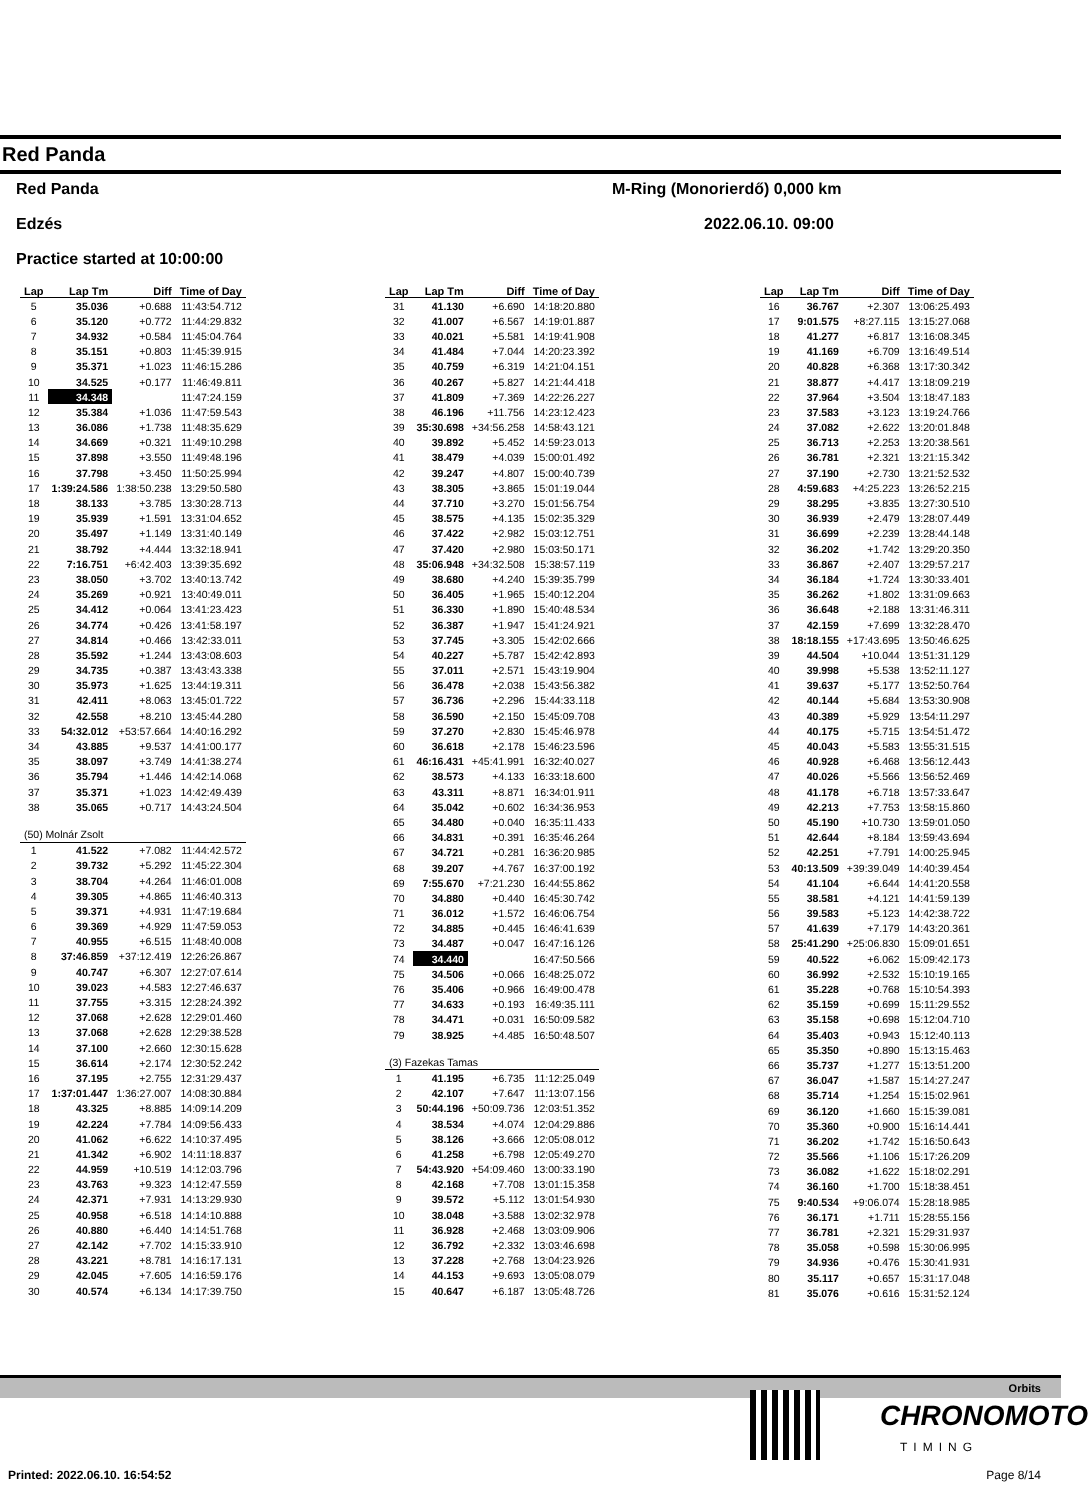Red Panda
Red Panda M-Ring (Monorierdő) 0,000 km
Edzés 2022.06.10. 09:00
Practice started at 10:00:00
| Lap | Lap Tm | Diff | Time of Day |
| --- | --- | --- | --- |
| 5 | 35.036 | +0.688 | 11:43:54.712 |
| 6 | 35.120 | +0.772 | 11:44:29.832 |
| 7 | 34.932 | +0.584 | 11:45:04.764 |
| 8 | 35.151 | +0.803 | 11:45:39.915 |
| 9 | 35.371 | +1.023 | 11:46:15.286 |
| 10 | 34.525 | +0.177 | 11:46:49.811 |
| 11 | 34.348 | | 11:47:24.159 |
| 12 | 35.384 | +1.036 | 11:47:59.543 |
| 13 | 36.086 | +1.738 | 11:48:35.629 |
| 14 | 34.669 | +0.321 | 11:49:10.298 |
| 15 | 37.898 | +3.550 | 11:49:48.196 |
| 16 | 37.798 | +3.450 | 11:50:25.994 |
| 17 | 1:39:24.586 | 1:38:50.238 | 13:29:50.580 |
| 18 | 38.133 | +3.785 | 13:30:28.713 |
| 19 | 35.939 | +1.591 | 13:31:04.652 |
| 20 | 35.497 | +1.149 | 13:31:40.149 |
| 21 | 38.792 | +4.444 | 13:32:18.941 |
| 22 | 7:16.751 | +6:42.403 | 13:39:35.692 |
| 23 | 38.050 | +3.702 | 13:40:13.742 |
| 24 | 35.269 | +0.921 | 13:40:49.011 |
| 25 | 34.412 | +0.064 | 13:41:23.423 |
| 26 | 34.774 | +0.426 | 13:41:58.197 |
| 27 | 34.814 | +0.466 | 13:42:33.011 |
| 28 | 35.592 | +1.244 | 13:43:08.603 |
| 29 | 34.735 | +0.387 | 13:43:43.338 |
| 30 | 35.973 | +1.625 | 13:44:19.311 |
| 31 | 42.411 | +8.063 | 13:45:01.722 |
| 32 | 42.558 | +8.210 | 13:45:44.280 |
| 33 | 54:32.012 | +53:57.664 | 14:40:16.292 |
| 34 | 43.885 | +9.537 | 14:41:00.177 |
| 35 | 38.097 | +3.749 | 14:41:38.274 |
| 36 | 35.794 | +1.446 | 14:42:14.068 |
| 37 | 35.371 | +1.023 | 14:42:49.439 |
| 38 | 35.065 | +0.717 | 14:43:24.504 |
| (50) Molnár Zsolt | | | |
| 1 | 41.522 | +7.082 | 11:44:42.572 |
| 2 | 39.732 | +5.292 | 11:45:22.304 |
| 3 | 38.704 | +4.264 | 11:46:01.008 |
| 4 | 39.305 | +4.865 | 11:46:40.313 |
| 5 | 39.371 | +4.931 | 11:47:19.684 |
| 6 | 39.369 | +4.929 | 11:47:59.053 |
| 7 | 40.955 | +6.515 | 11:48:40.008 |
| 8 | 37:46.859 | +37:12.419 | 12:26:26.867 |
| 9 | 40.747 | +6.307 | 12:27:07.614 |
| 10 | 39.023 | +4.583 | 12:27:46.637 |
| 11 | 37.755 | +3.315 | 12:28:24.392 |
| 12 | 37.068 | +2.628 | 12:29:01.460 |
| 13 | 37.068 | +2.628 | 12:29:38.528 |
| 14 | 37.100 | +2.660 | 12:30:15.628 |
| 15 | 36.614 | +2.174 | 12:30:52.242 |
| 16 | 37.195 | +2.755 | 12:31:29.437 |
| 17 | 1:37:01.447 | 1:36:27.007 | 14:08:30.884 |
| 18 | 43.325 | +8.885 | 14:09:14.209 |
| 19 | 42.224 | +7.784 | 14:09:56.433 |
| 20 | 41.062 | +6.622 | 14:10:37.495 |
| 21 | 41.342 | +6.902 | 14:11:18.837 |
| 22 | 44.959 | +10.519 | 14:12:03.796 |
| 23 | 43.763 | +9.323 | 14:12:47.559 |
| 24 | 42.371 | +7.931 | 14:13:29.930 |
| 25 | 40.958 | +6.518 | 14:14:10.888 |
| 26 | 40.880 | +6.440 | 14:14:51.768 |
| 27 | 42.142 | +7.702 | 14:15:33.910 |
| 28 | 43.221 | +8.781 | 14:16:17.131 |
| 29 | 42.045 | +7.605 | 14:16:59.176 |
| 30 | 40.574 | +6.134 | 14:17:39.750 |
| Lap | Lap Tm | Diff | Time of Day |
| --- | --- | --- | --- |
| 31 | 41.130 | +6.690 | 14:18:20.880 |
| 32 | 41.007 | +6.567 | 14:19:01.887 |
| 33 | 40.021 | +5.581 | 14:19:41.908 |
| 34 | 41.484 | +7.044 | 14:20:23.392 |
| 35 | 40.759 | +6.319 | 14:21:04.151 |
| 36 | 40.267 | +5.827 | 14:21:44.418 |
| 37 | 41.809 | +7.369 | 14:22:26.227 |
| 38 | 46.196 | +11.756 | 14:23:12.423 |
| 39 | 35:30.698 | +34:56.258 | 14:58:43.121 |
| 40 | 39.892 | +5.452 | 14:59:23.013 |
| 41 | 38.479 | +4.039 | 15:00:01.492 |
| 42 | 39.247 | +4.807 | 15:00:40.739 |
| 43 | 38.305 | +3.865 | 15:01:19.044 |
| 44 | 37.710 | +3.270 | 15:01:56.754 |
| 45 | 38.575 | +4.135 | 15:02:35.329 |
| 46 | 37.422 | +2.982 | 15:03:12.751 |
| 47 | 37.420 | +2.980 | 15:03:50.171 |
| 48 | 35:06.948 | +34:32.508 | 15:38:57.119 |
| 49 | 38.680 | +4.240 | 15:39:35.799 |
| 50 | 36.405 | +1.965 | 15:40:12.204 |
| 51 | 36.330 | +1.890 | 15:40:48.534 |
| 52 | 36.387 | +1.947 | 15:41:24.921 |
| 53 | 37.745 | +3.305 | 15:42:02.666 |
| 54 | 40.227 | +5.787 | 15:42:42.893 |
| 55 | 37.011 | +2.571 | 15:43:19.904 |
| 56 | 36.478 | +2.038 | 15:43:56.382 |
| 57 | 36.736 | +2.296 | 15:44:33.118 |
| 58 | 36.590 | +2.150 | 15:45:09.708 |
| 59 | 37.270 | +2.830 | 15:45:46.978 |
| 60 | 36.618 | +2.178 | 15:46:23.596 |
| 61 | 46:16.431 | +45:41.991 | 16:32:40.027 |
| 62 | 38.573 | +4.133 | 16:33:18.600 |
| 63 | 43.311 | +8.871 | 16:34:01.911 |
| 64 | 35.042 | +0.602 | 16:34:36.953 |
| 65 | 34.480 | +0.040 | 16:35:11.433 |
| 66 | 34.831 | +0.391 | 16:35:46.264 |
| 67 | 34.721 | +0.281 | 16:36:20.985 |
| 68 | 39.207 | +4.767 | 16:37:00.192 |
| 69 | 7:55.670 | +7:21.230 | 16:44:55.862 |
| 70 | 34.880 | +0.440 | 16:45:30.742 |
| 71 | 36.012 | +1.572 | 16:46:06.754 |
| 72 | 34.885 | +0.445 | 16:46:41.639 |
| 73 | 34.487 | +0.047 | 16:47:16.126 |
| 74 | 34.440 | | 16:47:50.566 |
| 75 | 34.506 | +0.066 | 16:48:25.072 |
| 76 | 35.406 | +0.966 | 16:49:00.478 |
| 77 | 34.633 | +0.193 | 16:49:35.111 |
| 78 | 34.471 | +0.031 | 16:50:09.582 |
| 79 | 38.925 | +4.485 | 16:50:48.507 |
| (3) Fazekas Tamas | | | |
| 1 | 41.195 | +6.735 | 11:12:25.049 |
| 2 | 42.107 | +7.647 | 11:13:07.156 |
| 3 | 50:44.196 | +50:09.736 | 12:03:51.352 |
| 4 | 38.534 | +4.074 | 12:04:29.886 |
| 5 | 38.126 | +3.666 | 12:05:08.012 |
| 6 | 41.258 | +6.798 | 12:05:49.270 |
| 7 | 54:43.920 | +54:09.460 | 13:00:33.190 |
| 8 | 42.168 | +7.708 | 13:01:15.358 |
| 9 | 39.572 | +5.112 | 13:01:54.930 |
| 10 | 38.048 | +3.588 | 13:02:32.978 |
| 11 | 36.928 | +2.468 | 13:03:09.906 |
| 12 | 36.792 | +2.332 | 13:03:46.698 |
| 13 | 37.228 | +2.768 | 13:04:23.926 |
| 14 | 44.153 | +9.693 | 13:05:08.079 |
| 15 | 40.647 | +6.187 | 13:05:48.726 |
| Lap | Lap Tm | Diff | Time of Day |
| --- | --- | --- | --- |
| 16 | 36.767 | +2.307 | 13:06:25.493 |
| 17 | 9:01.575 | +8:27.115 | 13:15:27.068 |
| 18 | 41.277 | +6.817 | 13:16:08.345 |
| 19 | 41.169 | +6.709 | 13:16:49.514 |
| 20 | 40.828 | +6.368 | 13:17:30.342 |
| 21 | 38.877 | +4.417 | 13:18:09.219 |
| 22 | 37.964 | +3.504 | 13:18:47.183 |
| 23 | 37.583 | +3.123 | 13:19:24.766 |
| 24 | 37.082 | +2.622 | 13:20:01.848 |
| 25 | 36.713 | +2.253 | 13:20:38.561 |
| 26 | 36.781 | +2.321 | 13:21:15.342 |
| 27 | 37.190 | +2.730 | 13:21:52.532 |
| 28 | 4:59.683 | +4:25.223 | 13:26:52.215 |
| 29 | 38.295 | +3.835 | 13:27:30.510 |
| 30 | 36.939 | +2.479 | 13:28:07.449 |
| 31 | 36.699 | +2.239 | 13:28:44.148 |
| 32 | 36.202 | +1.742 | 13:29:20.350 |
| 33 | 36.867 | +2.407 | 13:29:57.217 |
| 34 | 36.184 | +1.724 | 13:30:33.401 |
| 35 | 36.262 | +1.802 | 13:31:09.663 |
| 36 | 36.648 | +2.188 | 13:31:46.311 |
| 37 | 42.159 | +7.699 | 13:32:28.470 |
| 38 | 18:18.155 | +17:43.695 | 13:50:46.625 |
| 39 | 44.504 | +10.044 | 13:51:31.129 |
| 40 | 39.998 | +5.538 | 13:52:11.127 |
| 41 | 39.637 | +5.177 | 13:52:50.764 |
| 42 | 40.144 | +5.684 | 13:53:30.908 |
| 43 | 40.389 | +5.929 | 13:54:11.297 |
| 44 | 40.175 | +5.715 | 13:54:51.472 |
| 45 | 40.043 | +5.583 | 13:55:31.515 |
| 46 | 40.928 | +6.468 | 13:56:12.443 |
| 47 | 40.026 | +5.566 | 13:56:52.469 |
| 48 | 41.178 | +6.718 | 13:57:33.647 |
| 49 | 42.213 | +7.753 | 13:58:15.860 |
| 50 | 45.190 | +10.730 | 13:59:01.050 |
| 51 | 42.644 | +8.184 | 13:59:43.694 |
| 52 | 42.251 | +7.791 | 14:00:25.945 |
| 53 | 40:13.509 | +39:39.049 | 14:40:39.454 |
| 54 | 41.104 | +6.644 | 14:41:20.558 |
| 55 | 38.581 | +4.121 | 14:41:59.139 |
| 56 | 39.583 | +5.123 | 14:42:38.722 |
| 57 | 41.639 | +7.179 | 14:43:20.361 |
| 58 | 25:41.290 | +25:06.830 | 15:09:01.651 |
| 59 | 40.522 | +6.062 | 15:09:42.173 |
| 60 | 36.992 | +2.532 | 15:10:19.165 |
| 61 | 35.228 | +0.768 | 15:10:54.393 |
| 62 | 35.159 | +0.699 | 15:11:29.552 |
| 63 | 35.158 | +0.698 | 15:12:04.710 |
| 64 | 35.403 | +0.943 | 15:12:40.113 |
| 65 | 35.350 | +0.890 | 15:13:15.463 |
| 66 | 35.737 | +1.277 | 15:13:51.200 |
| 67 | 36.047 | +1.587 | 15:14:27.247 |
| 68 | 35.714 | +1.254 | 15:15:02.961 |
| 69 | 36.120 | +1.660 | 15:15:39.081 |
| 70 | 35.360 | +0.900 | 15:16:14.441 |
| 71 | 36.202 | +1.742 | 15:16:50.643 |
| 72 | 35.566 | +1.106 | 15:17:26.209 |
| 73 | 36.082 | +1.622 | 15:18:02.291 |
| 74 | 36.160 | +1.700 | 15:18:38.451 |
| 75 | 9:40.534 | +9:06.074 | 15:28:18.985 |
| 76 | 36.171 | +1.711 | 15:28:55.156 |
| 77 | 36.781 | +2.321 | 15:29:31.937 |
| 78 | 35.058 | +0.598 | 15:30:06.995 |
| 79 | 34.936 | +0.476 | 15:30:41.931 |
| 80 | 35.117 | +0.657 | 15:31:17.048 |
| 81 | 35.076 | +0.616 | 15:31:52.124 |
Orbits
CHRONOMOTO
TIMING
Printed: 2022.06.10. 16:54:52 Page 8/14